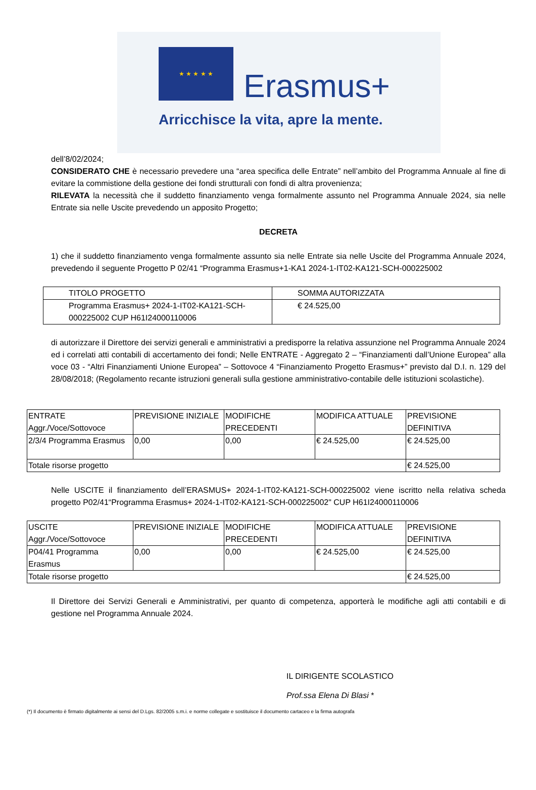★ ★ ★ ★ ★
Erasmus+
Arricchisce la vita, apre la mente.
dell’8/02/2024;
CONSIDERATO CHE è necessario prevedere una “area specifica delle Entrate” nell’ambito del Programma Annuale al fine di evitare la commistione della gestione dei fondi strutturali con fondi di altra provenienza;
RILEVATA la necessità che il suddetto finanziamento venga formalmente assunto nel Programma Annuale 2024, sia nelle Entrate sia nelle Uscite prevedendo un apposito Progetto;
DECRETA
1) che il suddetto finanziamento venga formalmente assunto sia nelle Entrate sia nelle Uscite del Programma Annuale 2024, prevedendo il seguente Progetto P 02/41 “Programma Erasmus+1-KA1 2024-1-IT02-KA121-SCH-000225002
| TITOLO PROGETTO | SOMMA AUTORIZZATA |
| Programma Erasmus+ 2024-1-IT02-KA121-SCH-000225002 CUP H61I24000110006 | € 24.525,00 |
di autorizzare il Direttore dei servizi generali e amministrativi a predisporre la relativa assunzione nel Programma Annuale 2024 ed i correlati atti contabili di accertamento dei fondi; Nelle ENTRATE - Aggregato 2 – “Finanziamenti dall’Unione Europea” alla voce 03 - “Altri Finanziamenti Unione Europea” – Sottovoce 4 “Finanziamento Progetto Erasmus+” previsto dal D.I. n. 129 del 28/08/2018; (Regolamento recante istruzioni generali sulla gestione amministrativo-contabile delle istituzioni scolastiche).
| ENTRATE Aggr./Voce/Sottovoce | PREVISIONE INIZIALE | MODIFICHE PRECEDENTI | MODIFICA ATTUALE | PREVISIONE DEFINITIVA |
| 2/3/4 Programma Erasmus | 0,00 | 0,00 | € 24.525,00 | € 24.525,00 |
| Totale risorse progetto | | | | € 24.525,00 |
Nelle USCITE il finanziamento dell’ERASMUS+ 2024-1-IT02-KA121-SCH-000225002 viene iscritto nella relativa scheda progetto P02/41“Programma Erasmus+ 2024-1-IT02-KA121-SCH-000225002" CUP H61I24000110006
| USCITE Aggr./Voce/Sottovoce | PREVISIONE INIZIALE | MODIFICHE PRECEDENTI | MODIFICA ATTUALE | PREVISIONE DEFINITIVA |
| P04/41 Programma Erasmus | 0,00 | 0,00 | € 24.525,00 | € 24.525,00 |
| Totale risorse progetto | | | | € 24.525,00 |
Il Direttore dei Servizi Generali e Amministrativi, per quanto di competenza, apporterà le modifiche agli atti contabili e di gestione nel Programma Annuale 2024.
IL DIRIGENTE SCOLASTICO
Prof.ssa Elena Di Blasi *
(*) Il documento è firmato digitalmente ai sensi del D.Lgs. 82/2005 s.m.i. e norme collegate e sostituisce il documento cartaceo e la firma autografa